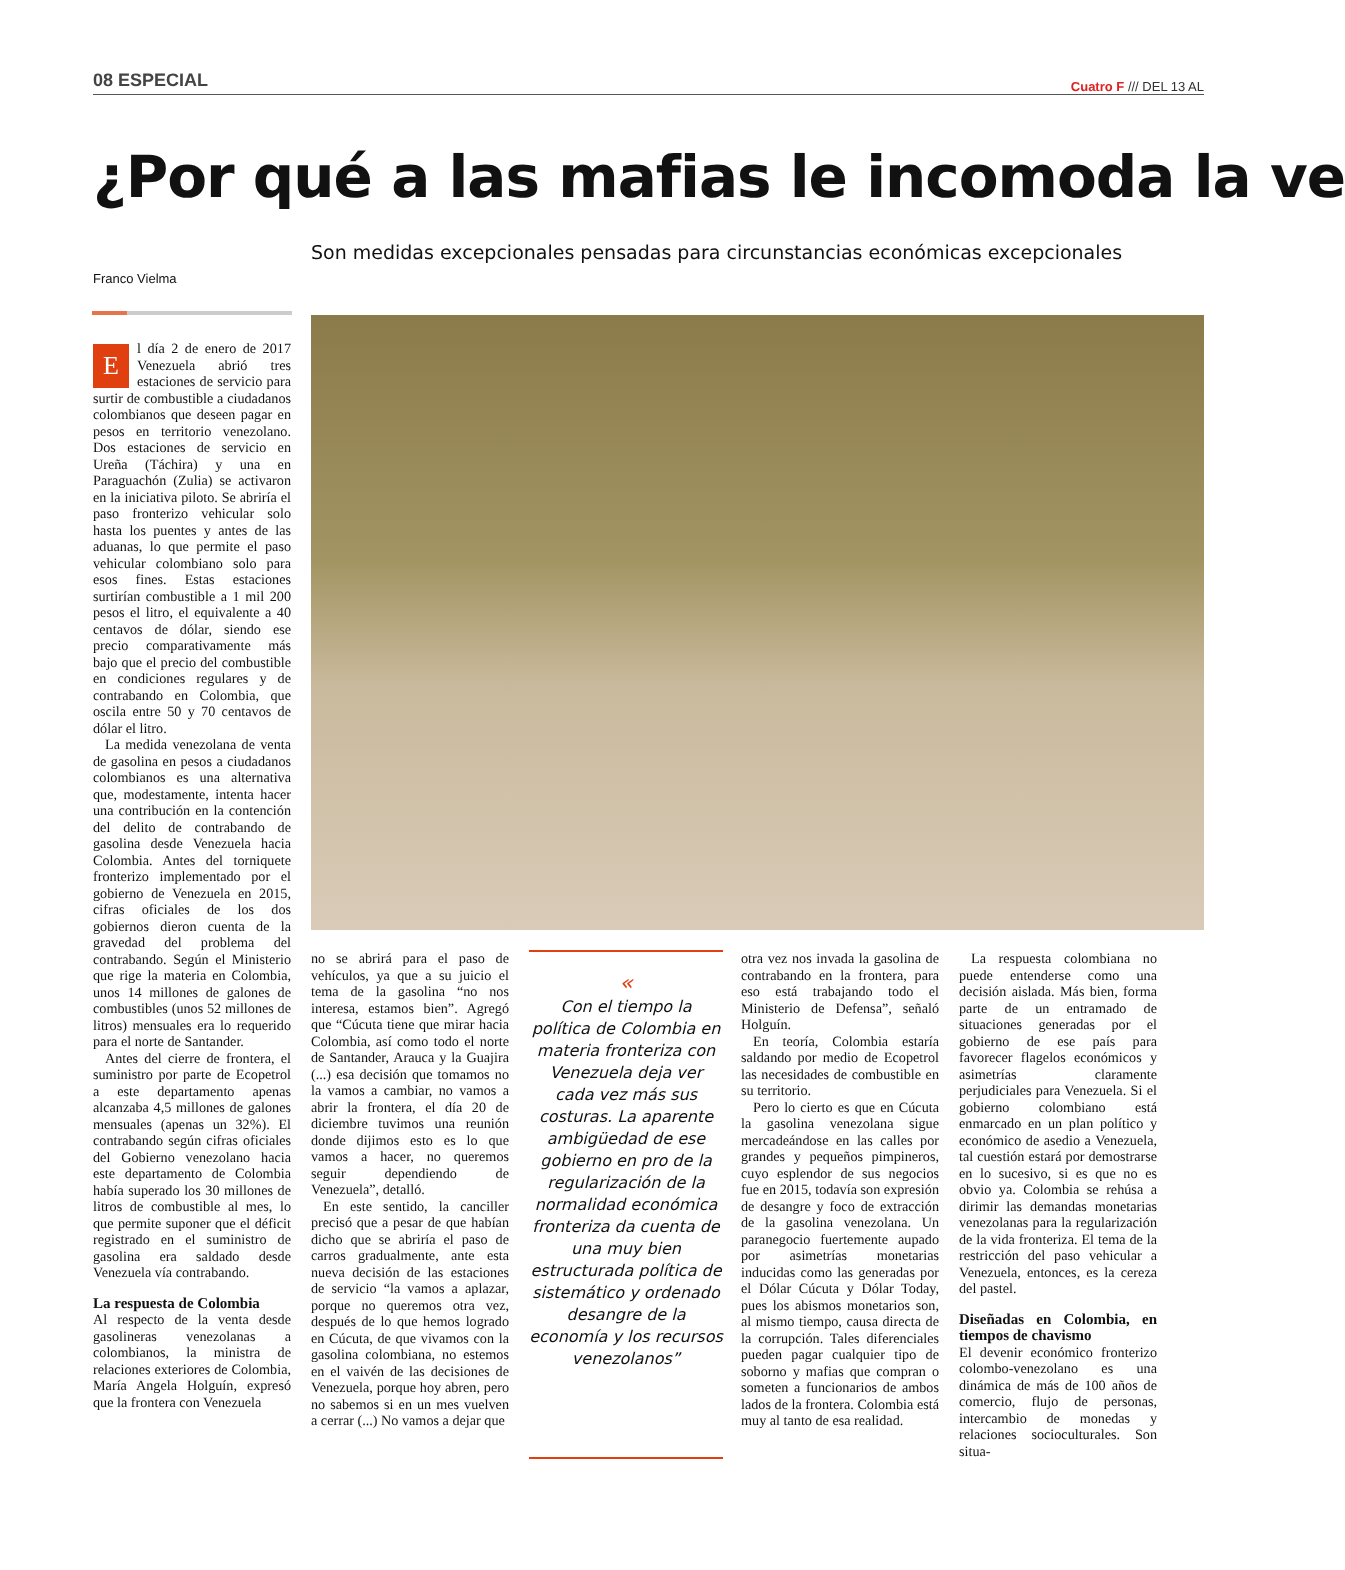08 ESPECIAL Cuatro F /// DEL 13 AL
¿Por qué a las mafias le incomoda la ve
Franco Vielma
Son medidas excepcionales pensadas para circunstancias económicas excepcionales
El día 2 de enero de 2017 Venezuela abrió tres estaciones de servicio para surtir de combustible a ciudadanos colombianos que deseen pagar en pesos en territorio venezolano. Dos estaciones de servicio en Ureña (Táchira) y una en Paraguachón (Zulia) se activaron en la iniciativa piloto. Se abriría el paso fronterizo vehicular solo hasta los puentes y antes de las aduanas, lo que permite el paso vehicular colombiano solo para esos fines. Estas estaciones surtirían combustible a 1 mil 200 pesos el litro, el equivalente a 40 centavos de dólar, siendo ese precio comparativamente más bajo que el precio del combustible en condiciones regulares y de contrabando en Colombia, que oscila entre 50 y 70 centavos de dólar el litro.
La medida venezolana de venta de gasolina en pesos a ciudadanos colombianos es una alternativa que, modestamente, intenta hacer una contribución en la contención del delito de contrabando de gasolina desde Venezuela hacia Colombia. Antes del torniquete fronterizo implementado por el gobierno de Venezuela en 2015, cifras oficiales de los dos gobiernos dieron cuenta de la gravedad del problema del contrabando. Según el Ministerio que rige la materia en Colombia, unos 14 millones de galones de combustibles (unos 52 millones de litros) mensuales era lo requerido para el norte de Santander.
Antes del cierre de frontera, el suministro por parte de Ecopetrol a este departamento apenas alcanzaba 4,5 millones de galones mensuales (apenas un 32%). El contrabando según cifras oficiales del Gobierno venezolano hacia este departamento de Colombia había superado los 30 millones de litros de combustible al mes, lo que permite suponer que el déficit registrado en el suministro de gasolina era saldado desde Venezuela vía contrabando.
La respuesta de Colombia
Al respecto de la venta desde gasolineras venezolanas a colombianos, la ministra de relaciones exteriores de Colombia, María Angela Holguín, expresó que la frontera con Venezuela
no se abrirá para el paso de vehículos, ya que a su juicio el tema de la gasolina “no nos interesa, estamos bien”. Agregó que “Cúcuta tiene que mirar hacia Colombia, así como todo el norte de Santander, Arauca y la Guajira (...) esa decisión que tomamos no la vamos a cambiar, no vamos a abrir la frontera, el día 20 de diciembre tuvimos una reunión donde dijimos esto es lo que vamos a hacer, no queremos seguir dependiendo de Venezuela”, detalló.
En este sentido, la canciller precisó que a pesar de que habían dicho que se abriría el paso de carros gradualmente, ante esta nueva decisión de las estaciones de servicio “la vamos a aplazar, porque no queremos otra vez, después de lo que hemos logrado en Cúcuta, de que vivamos con la gasolina colombiana, no estemos en el vaivén de las decisiones de Venezuela, porque hoy abren, pero no sabemos si en un mes vuelven a cerrar (...) No vamos a dejar que
«
Con el tiempo la política de Colombia en materia fronteriza con Venezuela deja ver cada vez más sus costuras. La aparente ambigüedad de ese gobierno en pro de la regularización de la normalidad económica fronteriza da cuenta de una muy bien estructurada política de sistemático y ordenado desangre de la economía y los recursos venezolanos”
otra vez nos invada la gasolina de contrabando en la frontera, para eso está trabajando todo el Ministerio de Defensa”, señaló Holguín.
En teoría, Colombia estaría saldando por medio de Ecopetrol las necesidades de combustible en su territorio.
Pero lo cierto es que en Cúcuta la gasolina venezolana sigue mercadeándose en las calles por grandes y pequeños pimpineros, cuyo esplendor de sus negocios fue en 2015, todavía son expresión de desangre y foco de extracción de la gasolina venezolana. Un paranegocio fuertemente aupado por asimetrías monetarias inducidas como las generadas por el Dólar Cúcuta y Dólar Today, pues los abismos monetarios son, al mismo tiempo, causa directa de la corrupción. Tales diferenciales pueden pagar cualquier tipo de soborno y mafias que compran o someten a funcionarios de ambos lados de la frontera. Colombia está muy al tanto de esa realidad.
La respuesta colombiana no puede entenderse como una decisión aislada. Más bien, forma parte de un entramado de situaciones generadas por el gobierno de ese país para favorecer flagelos económicos y asimetrías claramente perjudiciales para Venezuela. Si el gobierno colombiano está enmarcado en un plan político y económico de asedio a Venezuela, tal cuestión estará por demostrarse en lo sucesivo, si es que no es obvio ya. Colombia se rehúsa a dirimir las demandas monetarias venezolanas para la regularización de la vida fronteriza. El tema de la restricción del paso vehicular a Venezuela, entonces, es la cereza del pastel.
Diseñadas en Colombia, en tiempos de chavismo
El devenir económico fronterizo colombo-venezolano es una dinámica de más de 100 años de comercio, flujo de personas, intercambio de monedas y relaciones socioculturales. Son situa-